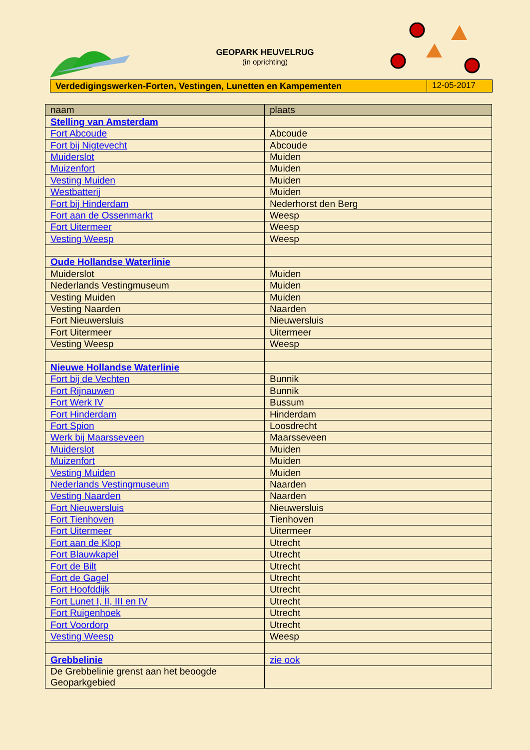GEOPARK HEUVELRUG
(in oprichting)
Verdedigingswerken-Forten, Vestingen, Lunetten en Kampementen
12-05-2017
| naam | plaats |
| --- | --- |
| Stelling van Amsterdam | |
| Fort Abcoude | Abcoude |
| Fort bij Nigtevecht | Abcoude |
| Muiderslot | Muiden |
| Muizenfort | Muiden |
| Vesting Muiden | Muiden |
| Westbatterij | Muiden |
| Fort bij Hinderdam | Nederhorst den Berg |
| Fort aan de Ossenmarkt | Weesp |
| Fort Uitermeer | Weesp |
| Vesting Weesp | Weesp |
| Oude Hollandse Waterlinie | |
| Muiderslot | Muiden |
| Nederlands Vestingmuseum | Muiden |
| Vesting Muiden | Muiden |
| Vesting Naarden | Naarden |
| Fort Nieuwersluis | Nieuwersluis |
| Fort Uitermeer | Uitermeer |
| Vesting Weesp | Weesp |
| Nieuwe Hollandse Waterlinie | |
| Fort bij de Vechten | Bunnik |
| Fort Rijnauwen | Bunnik |
| Fort Werk IV | Bussum |
| Fort Hinderdam | Hinderdam |
| Fort Spion | Loosdrecht |
| Werk bij Maarsseveen | Maarsseveen |
| Muiderslot | Muiden |
| Muizenfort | Muiden |
| Vesting Muiden | Muiden |
| Nederlands Vestingmuseum | Naarden |
| Vesting Naarden | Naarden |
| Fort Nieuwersluis | Nieuwersluis |
| Fort Tienhoven | Tienhoven |
| Fort Uitermeer | Uitermeer |
| Fort aan de Klop | Utrecht |
| Fort Blauwkapel | Utrecht |
| Fort de Bilt | Utrecht |
| Fort de Gagel | Utrecht |
| Fort Hoofddijk | Utrecht |
| Fort Lunet I, II, III en IV | Utrecht |
| Fort Ruigenhoek | Utrecht |
| Fort Voordorp | Utrecht |
| Vesting Weesp | Weesp |
| Grebbelinie | zie ook |
| De Grebbelinie grenst aan het beoogde Geoparkgebied | |